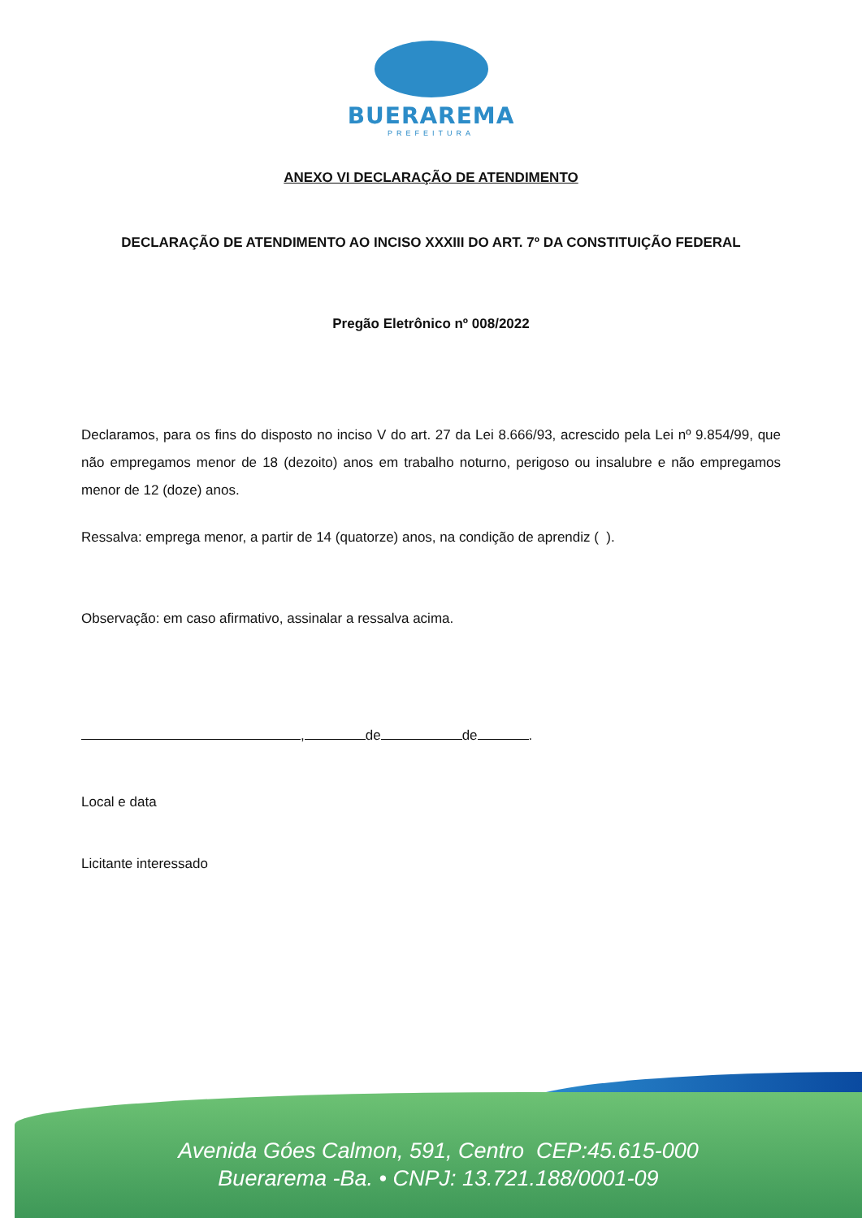BUERAREMA
PREFEITURA
ANEXO VI DECLARAÇÃO DE ATENDIMENTO
DECLARAÇÃO DE ATENDIMENTO AO INCISO XXXIII DO ART. 7º DA CONSTITUIÇÃO FEDERAL
Pregão Eletrônico nº 008/2022
Declaramos, para os fins do disposto no inciso V do art. 27 da Lei 8.666/93, acrescido pela Lei nº 9.854/99, que não empregamos menor de 18 (dezoito) anos em trabalho noturno, perigoso ou insalubre e não empregamos menor de 12 (doze) anos.
Ressalva: emprega menor, a partir de 14 (quatorze) anos, na condição de aprendiz ( ).
Observação: em caso afirmativo, assinalar a ressalva acima.
, de de .
Local e data
Licitante interessado
Avenida Góes Calmon, 591, Centro CEP:45.615-000
Buerarema -Ba. • CNPJ: 13.721.188/0001-09